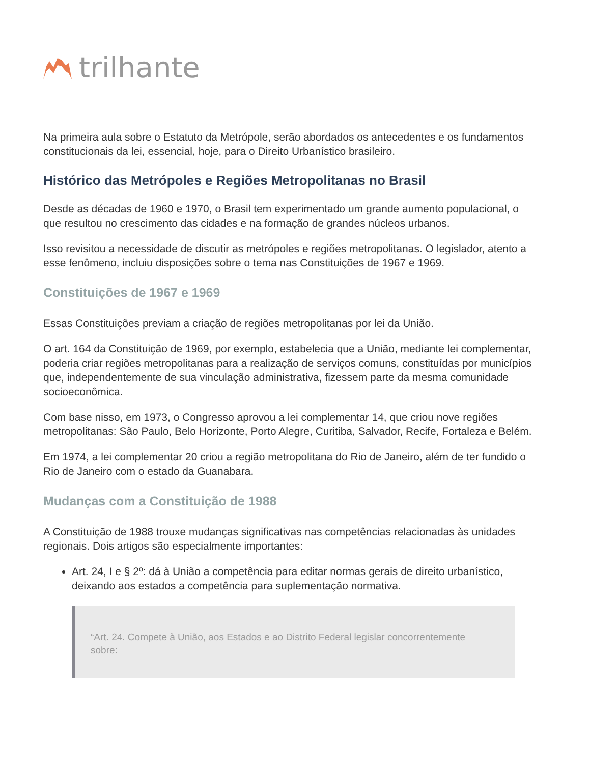trilhante
Na primeira aula sobre o Estatuto da Metrópole, serão abordados os antecedentes e os fundamentos constitucionais da lei, essencial, hoje, para o Direito Urbanístico brasileiro.
Histórico das Metrópoles e Regiões Metropolitanas no Brasil
Desde as décadas de 1960 e 1970, o Brasil tem experimentado um grande aumento populacional, o que resultou no crescimento das cidades e na formação de grandes núcleos urbanos.
Isso revisitou a necessidade de discutir as metrópoles e regiões metropolitanas. O legislador, atento a esse fenômeno, incluiu disposições sobre o tema nas Constituições de 1967 e 1969.
Constituições de 1967 e 1969
Essas Constituições previam a criação de regiões metropolitanas por lei da União.
O art. 164 da Constituição de 1969, por exemplo, estabelecia que a União, mediante lei complementar, poderia criar regiões metropolitanas para a realização de serviços comuns, constituídas por municípios que, independentemente de sua vinculação administrativa, fizessem parte da mesma comunidade socioeconômica.
Com base nisso, em 1973, o Congresso aprovou a lei complementar 14, que criou nove regiões metropolitanas: São Paulo, Belo Horizonte, Porto Alegre, Curitiba, Salvador, Recife, Fortaleza e Belém.
Em 1974, a lei complementar 20 criou a região metropolitana do Rio de Janeiro, além de ter fundido o Rio de Janeiro com o estado da Guanabara.
Mudanças com a Constituição de 1988
A Constituição de 1988 trouxe mudanças significativas nas competências relacionadas às unidades regionais. Dois artigos são especialmente importantes:
Art. 24, I e § 2º: dá à União a competência para editar normas gerais de direito urbanístico, deixando aos estados a competência para suplementação normativa.
“Art. 24. Compete à União, aos Estados e ao Distrito Federal legislar concorrentemente sobre: